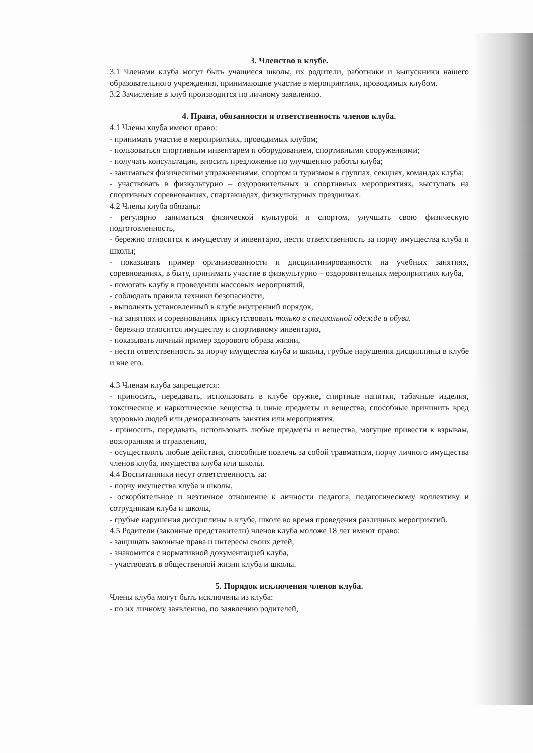3. Членство в клубе.
3.1 Членами клуба могут быть учащиеся школы, их родители, работники и выпускники нашего образовательного учреждения, принимающие участие в мероприятиях, проводимых клубом.
3.2 Зачисление в клуб производится по личному заявлению.
4. Права, обязанности и ответственность членов клуба.
4.1 Члены клуба имеют право:
- принимать участие в мероприятиях, проводимых клубом;
- пользоваться спортивным инвентарем и оборудованием, спортивными сооружениями;
- получать консультации, вносить предложение по улучшению работы клуба;
- заниматься физическими упражнениями, спортом и туризмом в группах, секциях, командах клуба;
- участвовать в физкультурно – оздоровительных и спортивных мероприятиях, выступать на спортивных соревнованиях, спартакиадах, физкультурных праздниках.
4.2 Члены клуба обязаны:
- регулярно заниматься физической культурой и спортом, улучшать свою физическую подготовленность,
- бережно относится к имуществу и инвентарю, нести ответственность за порчу имущества клуба и школы;
- показывать пример организованности и дисциплинированности на учебных занятиях, соревнованиях, в быту, принимать участие в физкультурно – оздоровительных мероприятиях клуба,
- помогать клубу в проведении массовых мероприятий,
- соблюдать правила техники безопасности,
- выполнять установленный в клубе внутренний порядок,
- на занятиях и соревнованиях присутствовать только в специальной одежде и обуви.
- бережно относится имуществу и спортивному инвентарю,
- показывать личный пример здорового образа жизни,
- нести ответственность за порчу имущества клуба и школы, грубые нарушения дисциплины в клубе и вне его.
4.3 Членам клуба запрещается:
- приносить, передавать, использовать в клубе оружие, спиртные напитки, табачные изделия, токсические и наркотические вещества и иные предметы и вещества, способные причинить вред здоровью людей или деморализовать занятия или мероприятия.
- приносить, передавать, использовать любые предметы и вещества, могущие привести к взрывам, возгораниям и отравлению,
- осуществлять любые действия, способные повлечь за собой травматизм, порчу личного имущества членов клуба, имущества клуба или школы.
4.4 Воспитанники несут ответственность за:
- порчу имущества клуба и школы,
- оскорбительное и неэтичное отношение к личности педагога, педагогическому коллективу и сотрудникам клуба и школы,
- грубые нарушения дисциплины в клубе, школе во время проведения различных мероприятий.
4.5 Родители (законные представители) членов клуба моложе 18 лет имеют право:
- защищать законные права и интересы своих детей,
- знакомится с нормативной документацией клуба,
- участвовать в общественной жизни клуба и школы.
5. Порядок исключения членов клуба.
Члены клуба могут быть исключены из клуба:
- по их личному заявлению, по заявлению родителей,